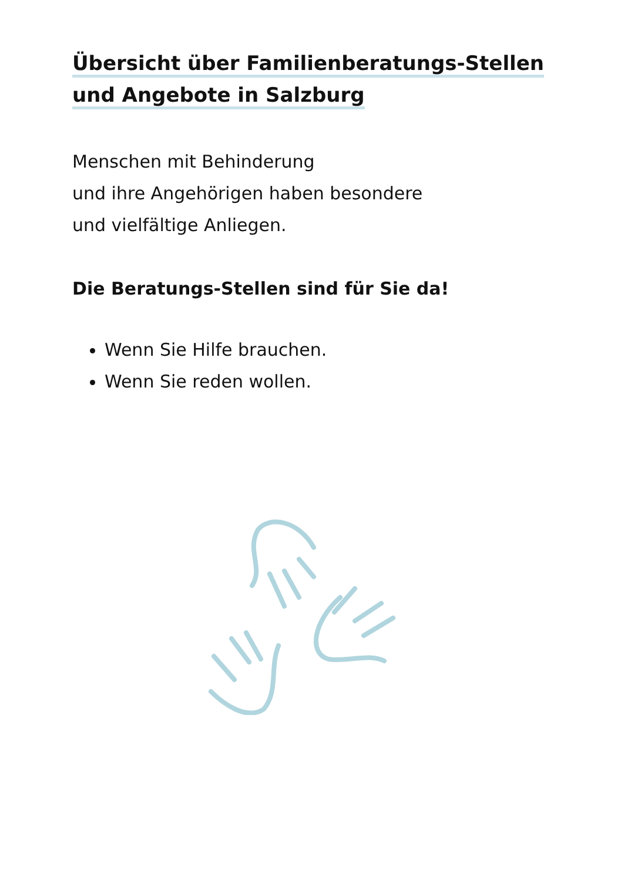Übersicht über Familienberatungs-Stellen
und Angebote in Salzburg
Menschen mit Behinderung
und ihre Angehörigen haben besondere
und vielfältige Anliegen.
Die Beratungs-Stellen sind für Sie da!
Wenn Sie Hilfe brauchen.
Wenn Sie reden wollen.